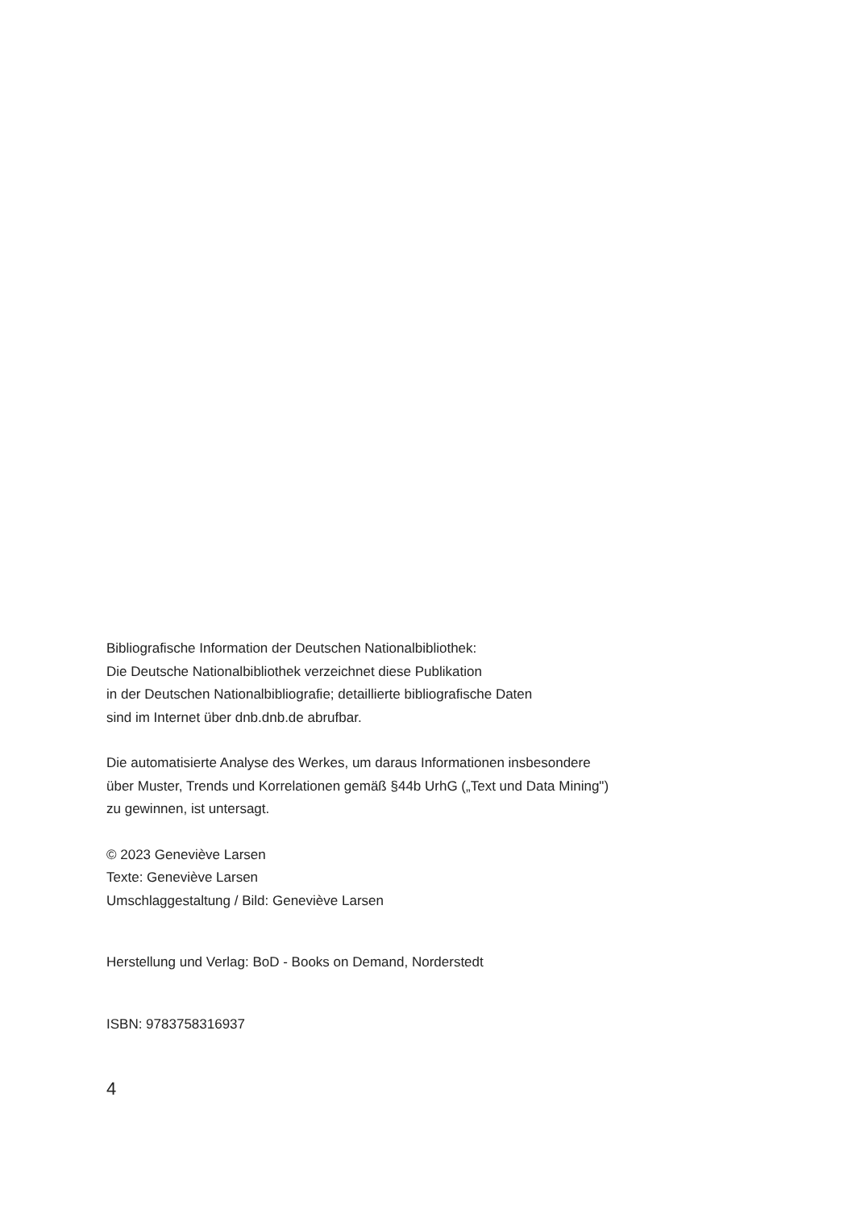Bibliografische Information der Deutschen Nationalbibliothek:
Die Deutsche Nationalbibliothek verzeichnet diese Publikation
in der Deutschen Nationalbibliografie; detaillierte bibliografische Daten
sind im Internet über dnb.dnb.de abrufbar.
Die automatisierte Analyse des Werkes, um daraus Informationen insbesondere
über Muster, Trends und Korrelationen gemäß §44b UrhG („Text und Data Mining")
zu gewinnen, ist untersagt.
© 2023 Geneviève Larsen
Texte: Geneviève Larsen
Umschlaggestaltung / Bild: Geneviève Larsen
Herstellung und Verlag: BoD - Books on Demand, Norderstedt
ISBN: 9783758316937
4